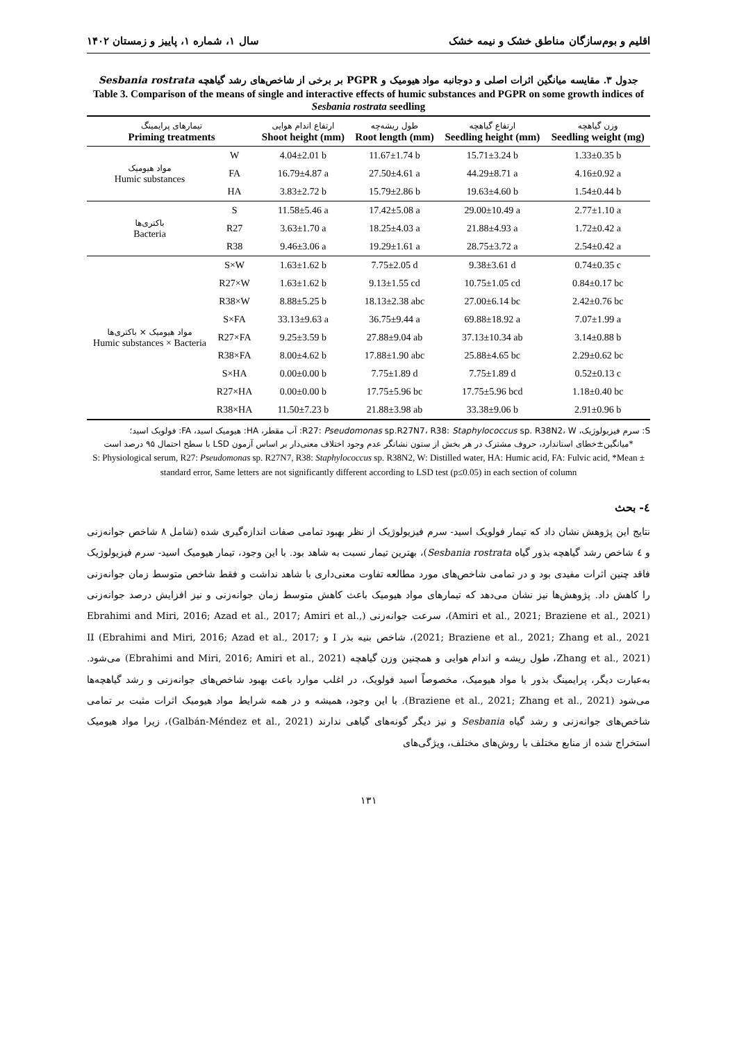اقلیم و بوم‌سازگان مناطق خشک و نیمه خشک سال ۱، شماره ۱، پاییز و زمستان ۱۴۰۲
جدول ۳. مقایسه میانگین اثرات اصلی و دوجانبه مواد هیومیک و PGPR بر برخی از شاخص‌های رشد گیاهچه Sesbania rostrata
Table 3. Comparison of the means of single and interactive effects of humic substances and PGPR on some growth indices of Sesbania rostrata seedling
| تیمارهای پرایمینگ Priming treatments | | ارتفاع اندام هوایی Shoot height (mm) | طول ریشه‌چه Root length (mm) | ارتفاع گیاهچه Seedling height (mm) | وزن گیاهچه Seedling weight (mg) |
| --- | --- | --- | --- | --- | --- |
| مواد هیومیک Humic substances | W | 4.04±2.01 b | 11.67±1.74 b | 15.71±3.24 b | 1.33±0.35 b |
| | FA | 16.79±4.87 a | 27.50±4.61 a | 44.29±8.71 a | 4.16±0.92 a |
| | HA | 3.83±2.72 b | 15.79±2.86 b | 19.63±4.60 b | 1.54±0.44 b |
| باکتری‌ها Bacteria | S | 11.58±5.46 a | 17.42±5.08 a | 29.00±10.49 a | 2.77±1.10 a |
| | R27 | 3.63±1.70 a | 18.25±4.03 a | 21.88±4.93 a | 1.72±0.42 a |
| | R38 | 9.46±3.06 a | 19.29±1.61 a | 28.75±3.72 a | 2.54±0.42 a |
| مواد هیومیک × باکتری‌ها Humic substances × Bacteria | S×W | 1.63±1.62 b | 7.75±2.05 d | 9.38±3.61 d | 0.74±0.35 c |
| | R27×W | 1.63±1.62 b | 9.13±1.55 cd | 10.75±1.05 cd | 0.84±0.17 bc |
| | R38×W | 8.88±5.25 b | 18.13±2.38 abc | 27.00±6.14 bc | 2.42±0.76 bc |
| | S×FA | 33.13±9.63 a | 36.75±9.44 a | 69.88±18.92 a | 7.07±1.99 a |
| | R27×FA | 9.25±3.59 b | 27.88±9.04 ab | 37.13±10.34 ab | 3.14±0.88 b |
| | R38×FA | 8.00±4.62 b | 17.88±1.90 abc | 25.88±4.65 bc | 2.29±0.62 bc |
| | S×HA | 0.00±0.00 b | 7.75±1.89 d | 7.75±1.89 d | 0.52±0.13 c |
| | R27×HA | 0.00±0.00 b | 17.75±5.96 bc | 17.75±5.96 bcd | 1.18±0.40 bc |
| | R38×HA | 11.50±7.23 b | 21.88±3.98 ab | 33.38±9.06 b | 2.91±0.96 b |
S: سرم فیزیولوژیک، R27: Pseudomonas sp.R27N7، R38: Staphylococcus sp. R38N2، W: آب مقطر، HA: هیومیک اسید، FA: فولویک اسید؛
*میانگین±خطای استاندارد، حروف مشترک در هر بخش از ستون نشانگر عدم وجود اختلاف معنی‌دار بر اساس آزمون LSD با سطح احتمال ۹۵ درصد است
S: Physiological serum, R27: Pseudomonas sp. R27N7, R38: Staphylococcus sp. R38N2, W: Distilled water, HA: Humic acid, FA: Fulvic acid, *Mean ± standard error, Same letters are not significantly different according to LSD test (p≤0.05) in each section of column
٤- بحث
نتایج این پژوهش نشان داد که تیمار فولویک اسید- سرم فیزیولوژیک از نظر بهبود تمامی صفات اندازه‌گیری شده (شامل ۸ شاخص جوانه‌زنی و ٤ شاخص رشد گیاهچه بذور گیاه Sesbania rostrata)، بهترین تیمار نسبت به شاهد بود. با این وجود، تیمار هیومیک اسید- سرم فیزیولوژیک فاقد چنین اثرات مفیدی بود و در تمامی شاخص‌های مورد مطالعه تفاوت معنی‌داری با شاهد نداشت و فقط شاخص متوسط زمان جوانه‌زنی را کاهش داد. پژوهش‌ها نیز نشان می‌دهد که تیمارهای مواد هیومیک باعث کاهش متوسط زمان جوانه‌زنی و نیز افزایش درصد جوانه‌زنی (Amiri et al., 2021; Braziene et al., 2021)، سرعت جوانه‌زنی (Ebrahimi and Miri, 2016; Azad et al., 2017; Amiri et al., 2021; Braziene et al., 2021; Zhang et al., 2021)، شاخص بنیه بذر I و II (Ebrahimi and Miri, 2016; Azad et al., 2017; Zhang et al., 2021)، طول ریشه و اندام هوایی و همچنین وزن گیاهچه (Ebrahimi and Miri, 2016; Amiri et al., 2021) می‌شود. به‌عبارت دیگر، پرایمینگ بذور با مواد هیومیک، مخصوصاً اسید فولویک، در اغلب موارد باعث بهبود شاخص‌های جوانه‌زنی و رشد گیاهچه‌ها می‌شود (Braziene et al., 2021; Zhang et al., 2021). با این وجود، همیشه و در همه شرایط مواد هیومیک اثرات مثبت بر تمامی شاخص‌های جوانه‌زنی و رشد گیاه Sesbania و نیز دیگر گونه‌های گیاهی ندارند (Galbán-Méndez et al., 2021)، زیرا مواد هیومیک استخراج شده از منابع مختلف با روش‌های مختلف، ویژگی‌های
۱۳۱